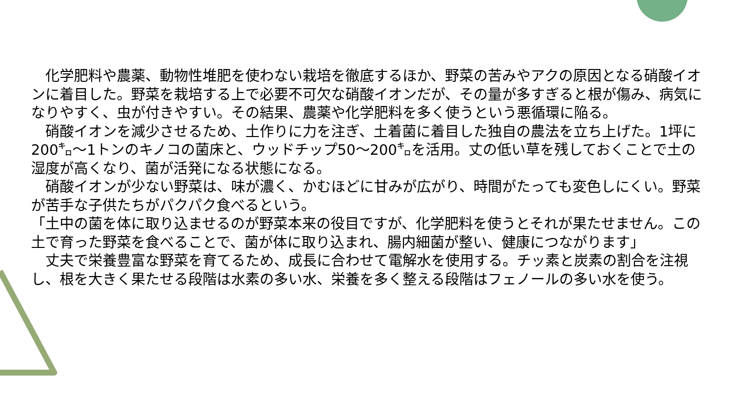化学肥料や農薬、動物性堆肥を使わない栽培を徹底するほか、野菜の苦みやアクの原因となる硝酸イオンに着目した。野菜を栽培する上で必要不可欠な硝酸イオンだが、その量が多すぎると根が傷み、病気になりやすく、虫が付きやすい。その結果、農薬や化学肥料を多く使うという悪循環に陥る。
　硝酸イオンを減少させるため、土作りに力を注ぎ、土着菌に着目した独自の農法を立ち上げた。1坪に200㌔～1トンのキノコの菌床と、ウッドチップ50～200㌔を活用。丈の低い草を残しておくことで土の湿度が高くなり、菌が活発になる状態になる。
　硝酸イオンが少ない野菜は、味が濃く、かむほどに甘みが広がり、時間がたっても変色しにくい。野菜が苦手な子供たちがパクパク食べるという。
「土中の菌を体に取り込ませるのが野菜本来の役目ですが、化学肥料を使うとそれが果たせません。この土で育った野菜を食べることで、菌が体に取り込まれ、腸内細菌が整い、健康につながります」
　丈夫で栄養豊富な野菜を育てるため、成長に合わせて電解水を使用する。チッ素と炭素の割合を注視し、根を大きく果たせる段階は水素の多い水、栄養を多く整える段階はフェノールの多い水を使う。